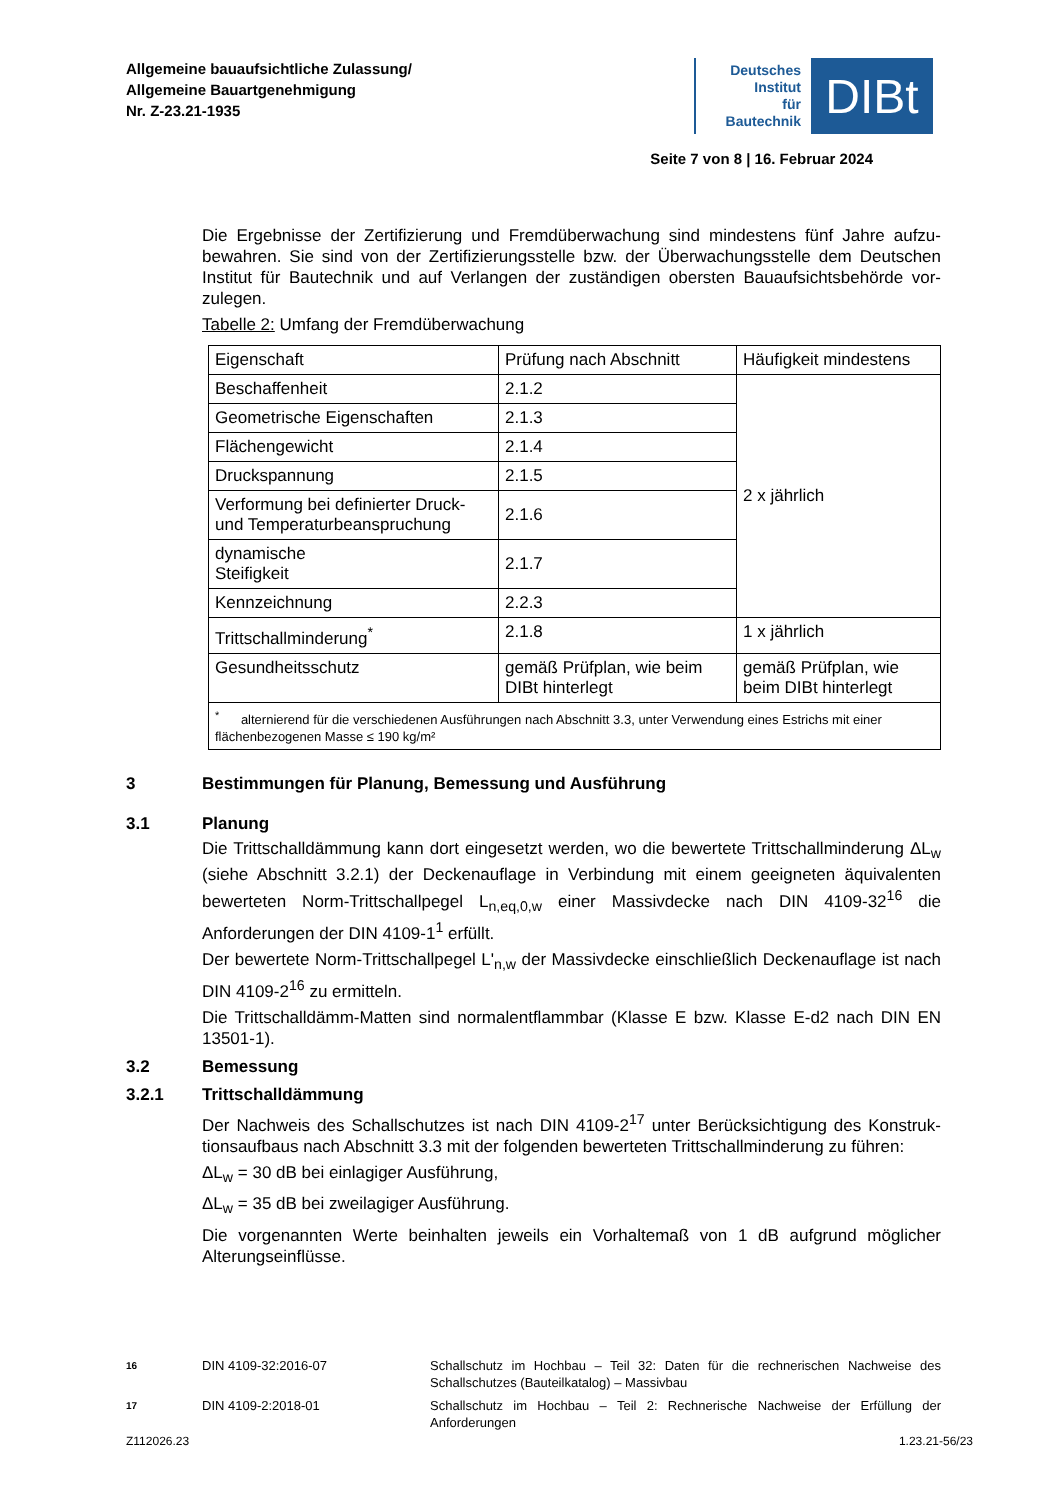Allgemeine bauaufsichtliche Zulassung/
Allgemeine Bauartgenehmigung
Nr. Z-23.21-1935
Deutsches
Institut
für
Bautechnik
DIBt
Seite 7 von 8 | 16. Februar 2024
Die Ergebnisse der Zertifizierung und Fremdüberwachung sind mindestens fünf Jahre aufzu­bewahren. Sie sind von der Zertifizierungsstelle bzw. der Überwachungsstelle dem Deutschen Institut für Bautechnik und auf Verlangen der zuständigen obersten Bauaufsichtsbehörde vor­zulegen.
Tabelle 2: Umfang der Fremdüberwachung
| Eigenschaft | Prüfung nach Abschnitt | Häufigkeit mindestens |
| Beschaffenheit | 2.1.2 | 2 x jährlich |
| Geometrische Eigenschaften | 2.1.3 | |
| Flächengewicht | 2.1.4 | |
| Druckspannung | 2.1.5 | |
| Verformung bei definierter Druck- und Temperaturbeanspruchung | 2.1.6 | |
| dynamische Steifigkeit | 2.1.7 | |
| Kennzeichnung | 2.2.3 | |
| Trittschallminderung<sup>*</sup> | 2.1.8 | 1 x jährlich |
| Gesundheitsschutz | gemäß Prüfplan, wie beim DIBt hinterlegt | gemäß Prüfplan, wie beim DIBt hinterlegt |
| <sup>*</sup> alternierend für die verschiedenen Ausführungen nach Abschnitt 3.3, unter Verwendung eines Estrichs mit einer flächenbezogenen Masse ≤ 190 kg/m² | | |
3 Bestimmungen für Planung, Bemessung und Ausführung
3.1 Planung
Die Trittschalldämmung kann dort eingesetzt werden, wo die bewertete Trittschallminderung ΔL<sub>w</sub> (siehe Abschnitt 3.2.1) der Deckenauflage in Verbindung mit einem geeigneten äquiva­lenten bewerteten Norm-Trittschallpegel L<sub>n,eq,0,w</sub> einer Massivdecke nach DIN 4109-32<sup>16</sup> die Anforderungen der DIN 4109-1<sup>1</sup> erfüllt.
Der bewertete Norm-Trittschallpegel L'<sub>n,w</sub> der Massivdecke einschließlich Deckenauflage ist nach DIN 4109-2<sup>16</sup> zu ermitteln.
Die Trittschalldämm-Matten sind normalentflammbar (Klasse E bzw. Klasse E-d2 nach DIN EN 13501-1).
3.2 Bemessung
3.2.1 Trittschalldämmung
Der Nachweis des Schallschutzes ist nach DIN 4109-2<sup>17</sup> unter Berücksichtigung des Konstruk­tionsaufbaus nach Abschnitt 3.3 mit der folgenden bewerteten Trittschallminderung zu führen:
ΔL<sub>w</sub> = 30 dB bei einlagiger Ausführung,
ΔL<sub>w</sub> = 35 dB bei zweilagiger Ausführung.
Die vorgenannten Werte beinhalten jeweils ein Vorhaltemaß von 1 dB aufgrund möglicher Alterungseinflüsse.
16 DIN 4109-32:2016-07 Schallschutz im Hochbau – Teil 32: Daten für die rechnerischen Nachweise des Schallschutzes (Bauteilkatalog) – Massivbau
17 DIN 4109-2:2018-01 Schallschutz im Hochbau – Teil 2: Rechnerische Nachweise der Erfüllung der Anforderungen
Z112026.23 1.23.21-56/23